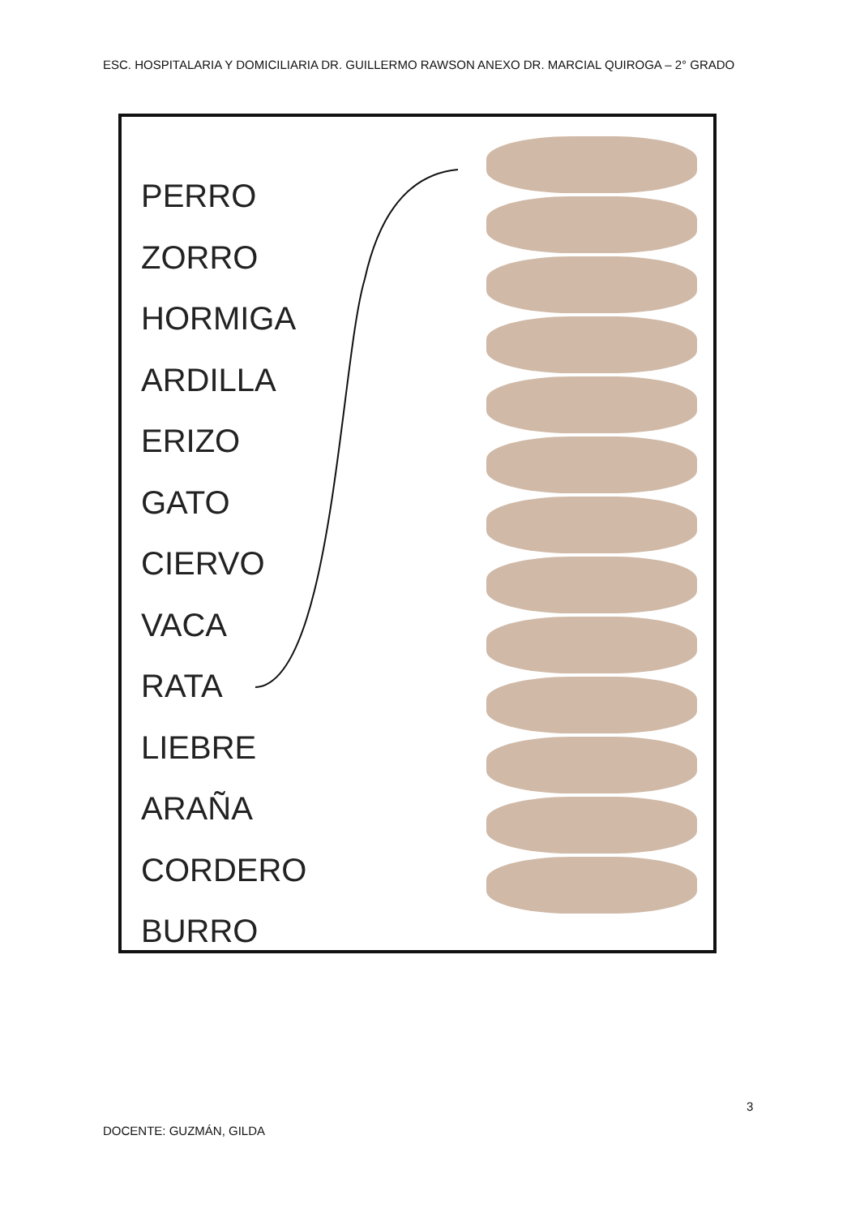ESC. HOSPITALARIA Y DOMICILIARIA DR. GUILLERMO RAWSON ANEXO DR. MARCIAL QUIROGA – 2° GRADO
PERRO
ZORRO
HORMIGA
ARDILLA
ERIZO
GATO
CIERVO
VACA
RATA
LIEBRE
ARAÑA
CORDERO
BURRO
3
DOCENTE: GUZMÁN, GILDA